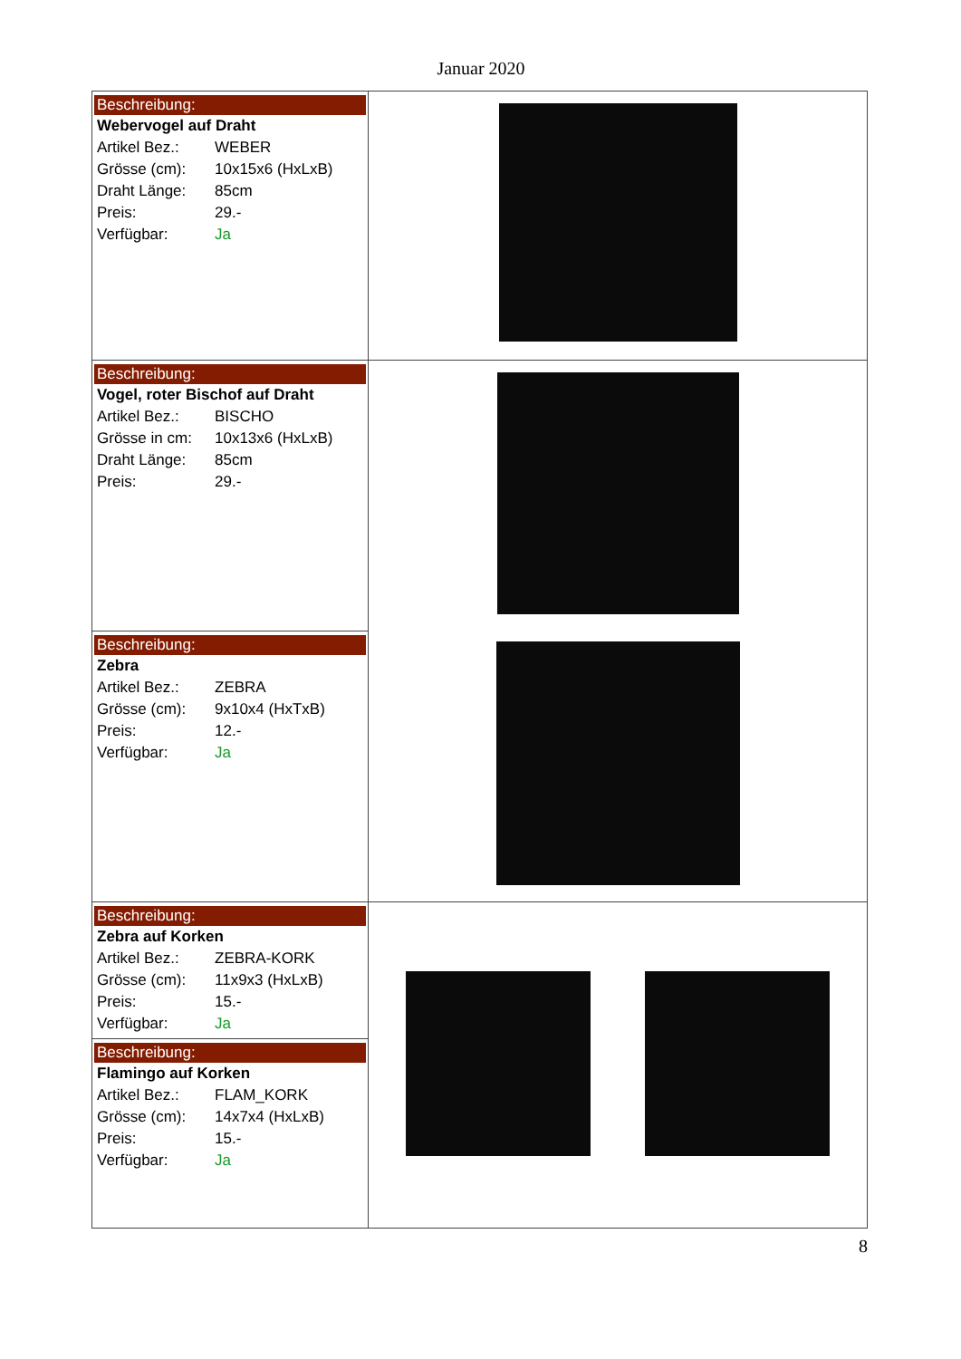Januar 2020
| Beschreibung: Webervogel auf Draht Artikel Bez.: WEBER Grösse (cm): 10x15x6 (HxLxB) Draht Länge: 85cm Preis: 29.- Verfügbar: Ja | |
| Beschreibung: Vogel, roter Bischof auf Draht Artikel Bez.: BISCHO Grösse in cm: 10x13x6 (HxLxB) Draht Länge: 85cm Preis: 29.- | |
| Beschreibung: Zebra Artikel Bez.: ZEBRA Grösse (cm): 9x10x4 (HxTxB) Preis: 12.- Verfügbar: Ja | |
| Beschreibung: Zebra auf Korken Artikel Bez.: ZEBRA-KORK Grösse (cm): 11x9x3 (HxLxB) Preis: 15.- Verfügbar: Ja | |
| Beschreibung: Flamingo auf Korken Artikel Bez.: FLAM_KORK Grösse (cm): 14x7x4 (HxLxB) Preis: 15.- Verfügbar: Ja | |
8